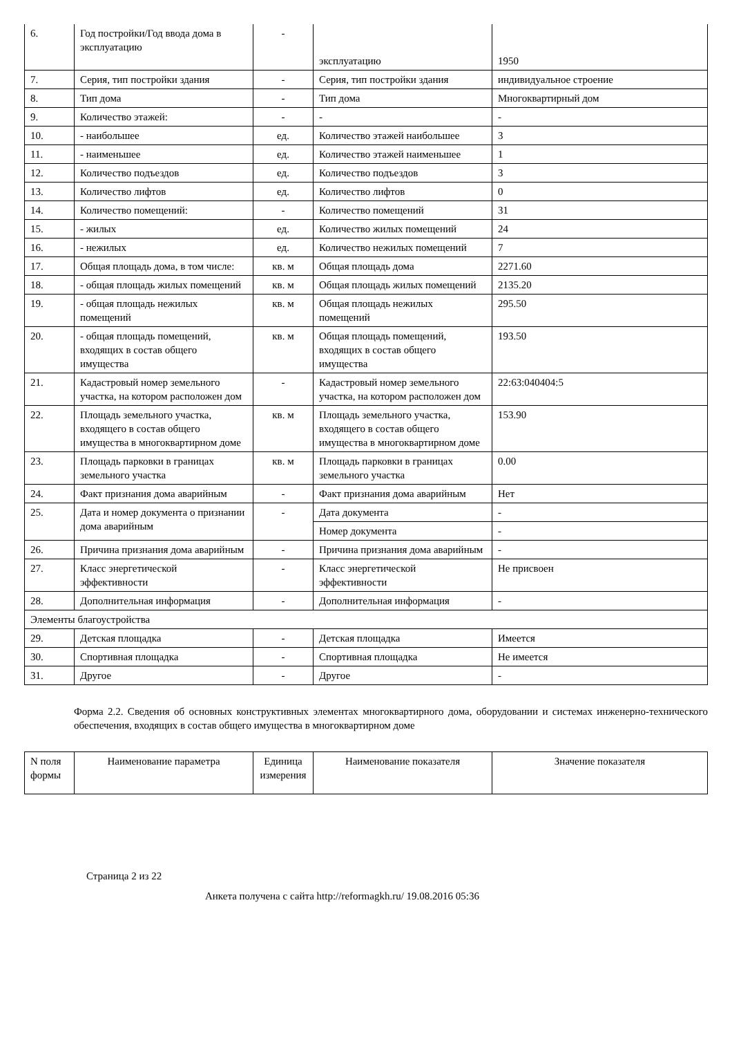| 6. | Год постройки/Год ввода дома в эксплуатацию | - | эксплуатацию | 1950 |
| 7. | Серия, тип постройки здания | - | Серия, тип постройки здания | индивидуальное строение |
| 8. | Тип дома | - | Тип дома | Многоквартирный дом |
| 9. | Количество этажей: | - | - | - |
| 10. | - наибольшее | ед. | Количество этажей наибольшее | 3 |
| 11. | - наименьшее | ед. | Количество этажей наименьшее | 1 |
| 12. | Количество подъездов | ед. | Количество подъездов | 3 |
| 13. | Количество лифтов | ед. | Количество лифтов | 0 |
| 14. | Количество помещений: | - | Количество помещений | 31 |
| 15. | - жилых | ед. | Количество жилых помещений | 24 |
| 16. | - нежилых | ед. | Количество нежилых помещений | 7 |
| 17. | Общая площадь дома, в том числе: | кв. м | Общая площадь дома | 2271.60 |
| 18. | - общая площадь жилых помещений | кв. м | Общая площадь жилых помещений | 2135.20 |
| 19. | - общая площадь нежилых помещений | кв. м | Общая площадь нежилых помещений | 295.50 |
| 20. | - общая площадь помещений, входящих в состав общего имущества | кв. м | Общая площадь помещений, входящих в состав общего имущества | 193.50 |
| 21. | Кадастровый номер земельного участка, на котором расположен дом | - | Кадастровый номер земельного участка, на котором расположен дом | 22:63:040404:5 |
| 22. | Площадь земельного участка, входящего в состав общего имущества в многоквартирном доме | кв. м | Площадь земельного участка, входящего в состав общего имущества в многоквартирном доме | 153.90 |
| 23. | Площадь парковки в границах земельного участка | кв. м | Площадь парковки в границах земельного участка | 0.00 |
| 24. | Факт признания дома аварийным | - | Факт признания дома аварийным | Нет |
| 25. | Дата и номер документа о признании дома аварийным | - | Дата документа | - |
| | | | Номер документа | - |
| 26. | Причина признания дома аварийным | - | Причина признания дома аварийным | - |
| 27. | Класс энергетической эффективности | - | Класс энергетической эффективности | Не присвоен |
| 28. | Дополнительная информация | - | Дополнительная информация | - |
| Элементы благоустройства | | | | |
| 29. | Детская площадка | - | Детская площадка | Имеется |
| 30. | Спортивная площадка | - | Спортивная площадка | Не имеется |
| 31. | Другое | - | Другое | - |
Форма 2.2. Сведения об основных конструктивных элементах многоквартирного дома, оборудовании и системах инженерно-технического обеспечения, входящих в состав общего имущества в многоквартирном доме
| N поля формы | Наименование параметра | Единица измерения | Наименование показателя | Значение показателя |
| --- | --- | --- | --- | --- |
Страница 2 из 22
Анкета получена с сайта http://reformagkh.ru/ 19.08.2016 05:36